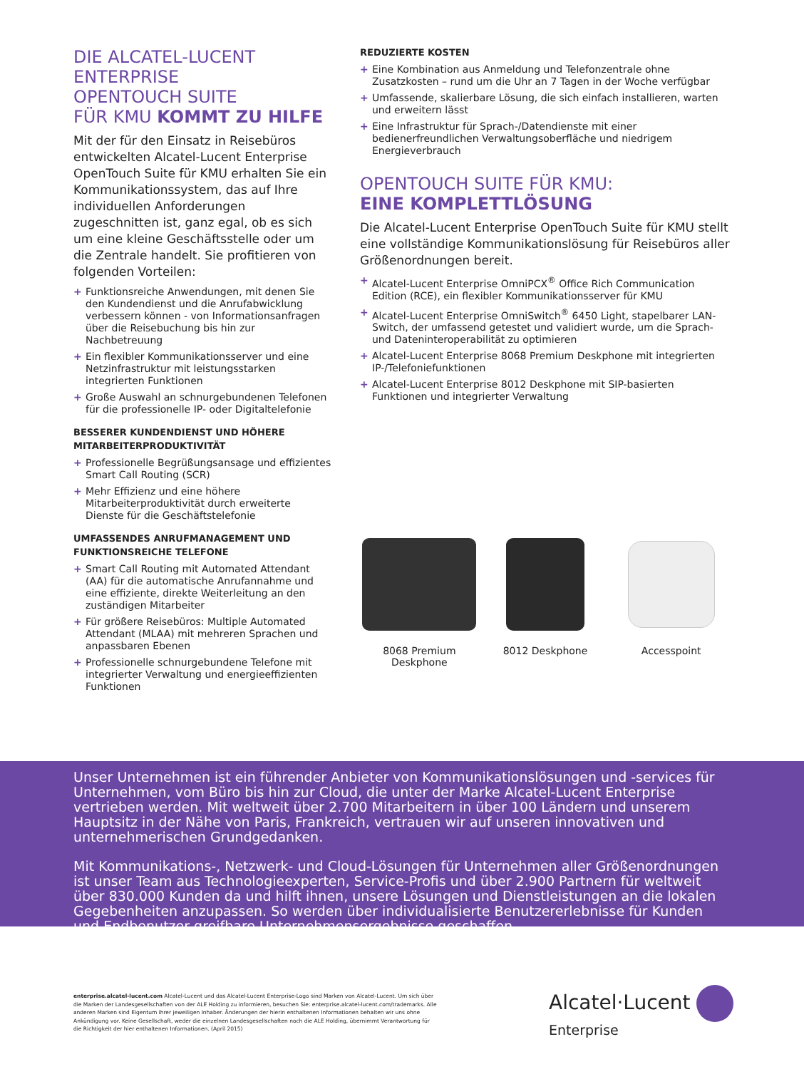DIE ALCATEL-LUCENT ENTERPRISE
OPENTOUCH SUITE
FÜR KMU KOMMT ZU HILFE
Mit der für den Einsatz in Reisebüros entwickelten Alcatel-Lucent Enterprise OpenTouch Suite für KMU erhalten Sie ein Kommunikationssystem, das auf Ihre individuellen Anforderungen zugeschnitten ist, ganz egal, ob es sich um eine kleine Geschäftsstelle oder um die Zentrale handelt. Sie profitieren von folgenden Vorteilen:
+ Funktionsreiche Anwendungen, mit denen Sie den Kundendienst und die Anrufabwicklung verbessern können - von Informationsanfragen über die Reisebuchung bis hin zur Nachbetreuung
+ Ein flexibler Kommunikationsserver und eine Netzinfrastruktur mit leistungsstarken integrierten Funktionen
+ Große Auswahl an schnurgebundenen Telefonen für die professionelle IP- oder Digitaltelefonie
BESSERER KUNDENDIENST UND HÖHERE MITARBEITERPRODUKTIVITÄT
+ Professionelle Begrüßungsansage und effizientes Smart Call Routing (SCR)
+ Mehr Effizienz und eine höhere Mitarbeiterproduktivität durch erweiterte Dienste für die Geschäftstelefonie
UMFASSENDES ANRUFMANAGEMENT UND FUNKTIONSREICHE TELEFONE
+ Smart Call Routing mit Automated Attendant (AA) für die automatische Anrufannahme und eine effiziente, direkte Weiterleitung an den zuständigen Mitarbeiter
+ Für größere Reisebüros: Multiple Automated Attendant (MLAA) mit mehreren Sprachen und anpassbaren Ebenen
+ Professionelle schnurgebundene Telefone mit integrierter Verwaltung und energieeffizienten Funktionen
REDUZIERTE KOSTEN
+ Eine Kombination aus Anmeldung und Telefonzentrale ohne Zusatzkosten – rund um die Uhr an 7 Tagen in der Woche verfügbar
+ Umfassende, skalierbare Lösung, die sich einfach installieren, warten und erweitern lässt
+ Eine Infrastruktur für Sprach-/Datendienste mit einer bedienerfreundlichen Verwaltungsoberfläche und niedrigem Energieverbrauch
OPENTOUCH SUITE FÜR KMU:
EINE KOMPLETTLÖSUNG
Die Alcatel-Lucent Enterprise OpenTouch Suite für KMU stellt eine vollständige Kommunikationslösung für Reisebüros aller Größenordnungen bereit.
+ Alcatel-Lucent Enterprise OmniPCX<sup>®</sup> Office Rich Communication Edition (RCE), ein flexibler Kommunikationsserver für KMU
+ Alcatel-Lucent Enterprise OmniSwitch<sup>®</sup> 6450 Light, stapelbarer LAN-Switch, der umfassend getestet und validiert wurde, um die Sprach- und Dateninteroperabilität zu optimieren
+ Alcatel-Lucent Enterprise 8068 Premium Deskphone mit integrierten IP-/Telefoniefunktionen
+ Alcatel-Lucent Enterprise 8012 Deskphone mit SIP-basierten Funktionen und integrierter Verwaltung
8068 Premium Deskphone 8012 Deskphone Accesspoint
Unser Unternehmen ist ein führender Anbieter von Kommunikationslösungen und -services für Unternehmen, vom Büro bis hin zur Cloud, die unter der Marke Alcatel-Lucent Enterprise vertrieben werden. Mit weltweit über 2.700 Mitarbeitern in über 100 Ländern und unserem Hauptsitz in der Nähe von Paris, Frankreich, vertrauen wir auf unseren innovativen und unternehmerischen Grundgedanken.
Mit Kommunikations-, Netzwerk- und Cloud-Lösungen für Unternehmen aller Größenordnungen ist unser Team aus Technologieexperten, Service-Profis und über 2.900 Partnern für weltweit über 830.000 Kunden da und hilft ihnen, unsere Lösungen und Dienstleistungen an die lokalen Gegebenheiten anzupassen. So werden über individualisierte Benutzererlebnisse für Kunden und Endbenutzer greifbare Unternehmensergebnisse geschaffen.
enterprise.alcatel-lucent.com Alcatel-Lucent und das Alcatel-Lucent Enterprise-Logo sind Marken von Alcatel-Lucent. Um sich über die Marken der Landesgesellschaften von der ALE Holding zu informieren, besuchen Sie: enterprise.alcatel-lucent.com/trademarks. Alle anderen Marken sind Eigentum ihrer jeweiligen Inhaber. Änderungen der hierin enthaltenen Informationen behalten wir uns ohne Ankündigung vor. Keine Gesellschaft, weder die einzelnen Landesgesellschaften noch die ALE Holding, übernimmt Verantwortung für die Richtigkeit der hier enthaltenen Informationen. (April 2015)
Alcatel·Lucent
Enterprise